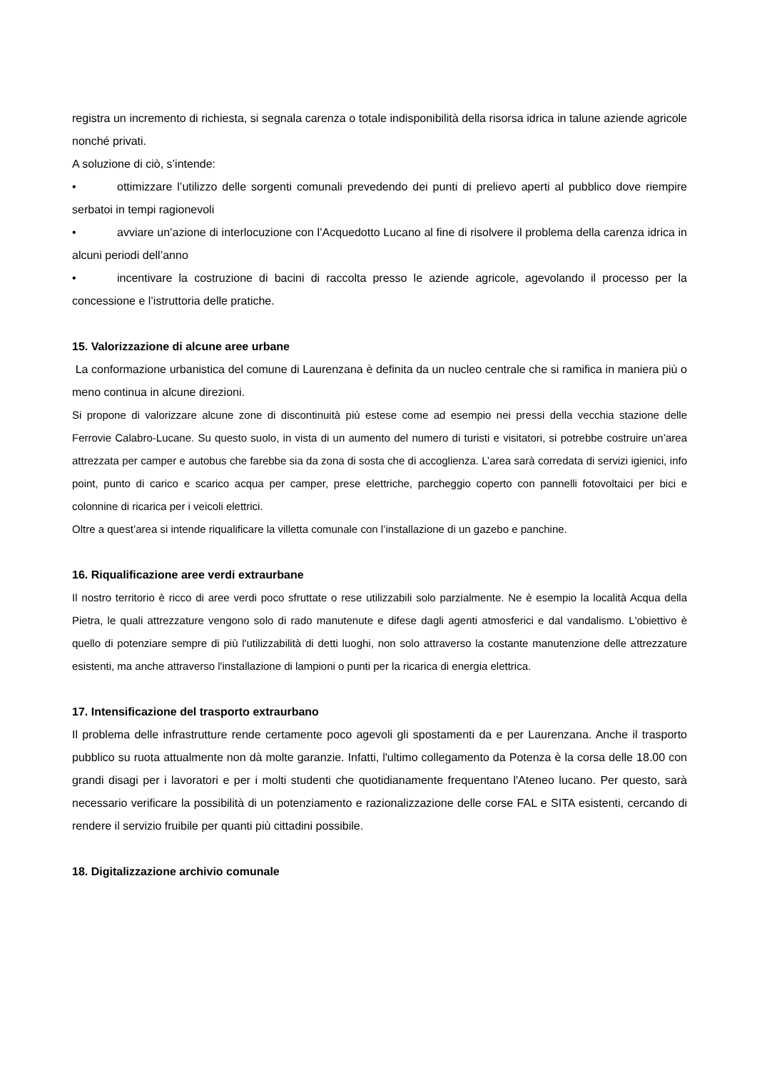registra un incremento di richiesta, si segnala carenza o totale indisponibilità della risorsa idrica in talune aziende agricole nonché privati.
A soluzione di ciò, s’intende:
• ottimizzare l’utilizzo delle sorgenti comunali prevedendo dei punti di prelievo aperti al pubblico dove riempire serbatoi in tempi ragionevoli
• avviare un’azione di interlocuzione con l’Acquedotto Lucano al fine di risolvere il problema della carenza idrica in alcuni periodi dell’anno
• incentivare la costruzione di bacini di raccolta presso le aziende agricole, agevolando il processo per la concessione e l’istruttoria delle pratiche.
15. Valorizzazione di alcune aree urbane
La conformazione urbanistica del comune di Laurenzana è definita da un nucleo centrale che si ramifica in maniera più o meno continua in alcune direzioni.
Si propone di valorizzare alcune zone di discontinuità più estese come ad esempio nei pressi della vecchia stazione delle Ferrovie Calabro-Lucane. Su questo suolo, in vista di un aumento del numero di turisti e visitatori, si potrebbe costruire un’area attrezzata per camper e autobus che farebbe sia da zona di sosta che di accoglienza. L’area sarà corredata di servizi igienici, info point, punto di carico e scarico acqua per camper, prese elettriche, parcheggio coperto con pannelli fotovoltaici per bici e colonnine di ricarica per i veicoli elettrici.
Oltre a quest’area si intende riqualificare la villetta comunale con l’installazione di un gazebo e panchine.
16. Riqualificazione aree verdi extraurbane
Il nostro territorio è ricco di aree verdi poco sfruttate o rese utilizzabili solo parzialmente. Ne è esempio la località Acqua della Pietra, le quali attrezzature vengono solo di rado manutenute e difese dagli agenti atmosferici e dal vandalismo. L'obiettivo è quello di potenziare sempre di più l'utilizzabilità di detti luoghi, non solo attraverso la costante manutenzione delle attrezzature esistenti, ma anche attraverso l'installazione di lampioni o punti per la ricarica di energia elettrica.
17. Intensificazione del trasporto extraurbano
Il problema delle infrastrutture rende certamente poco agevoli gli spostamenti da e per Laurenzana. Anche il trasporto pubblico su ruota attualmente non dà molte garanzie. Infatti, l'ultimo collegamento da Potenza è la corsa delle 18.00 con grandi disagi per i lavoratori e per i molti studenti che quotidianamente frequentano l'Ateneo lucano. Per questo, sarà necessario verificare la possibilità di un potenziamento e razionalizzazione delle corse FAL e SITA esistenti, cercando di rendere il servizio fruibile per quanti più cittadini possibile.
18. Digitalizzazione archivio comunale